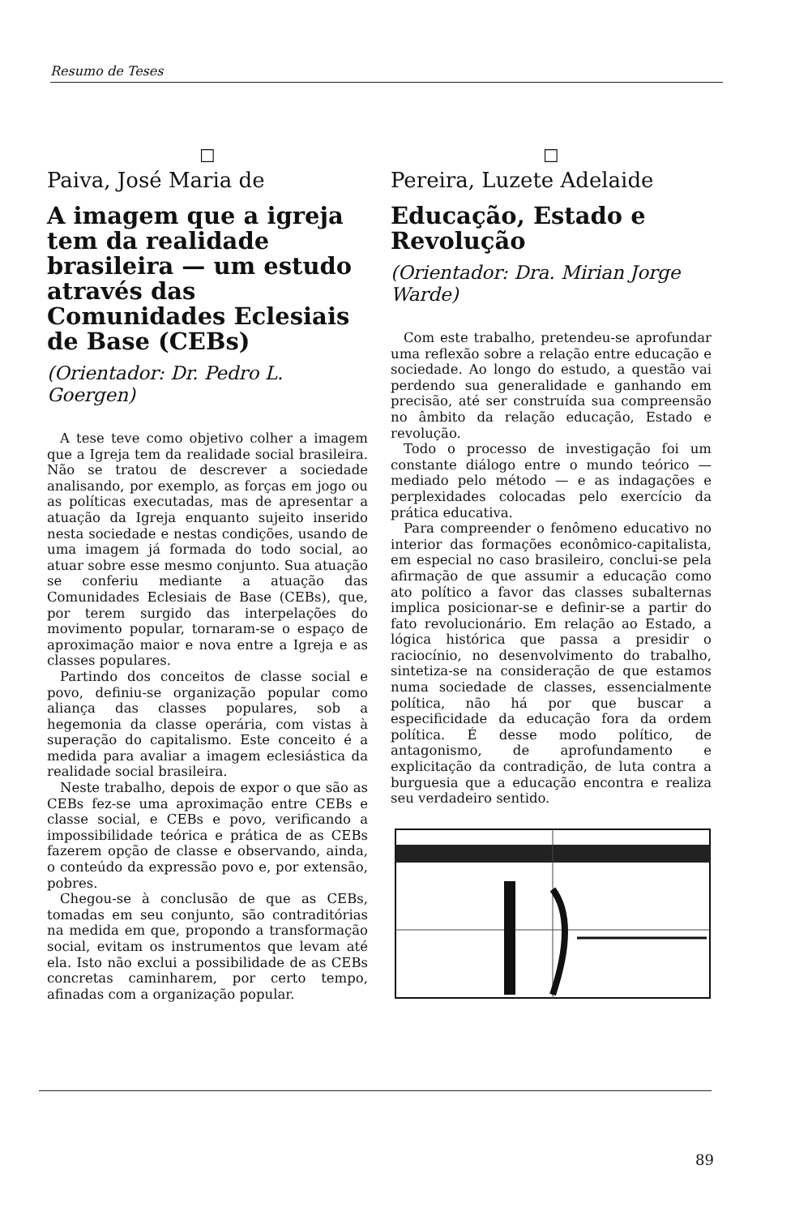Resumo de Teses
☐
Paiva, José Maria de
A imagem que a igreja tem da realidade brasileira — um estudo através das Comunidades Eclesiais de Base (CEBs)
(Orientador: Dr. Pedro L. Goergen)
A tese teve como objetivo colher a imagem que a Igreja tem da realidade social brasileira. Não se tratou de descrever a sociedade analisando, por exemplo, as forças em jogo ou as políticas executadas, mas de apresentar a atuação da Igreja enquanto sujeito inserido nesta sociedade e nestas condições, usando de uma imagem já formada do todo social, ao atuar sobre esse mesmo conjunto. Sua atuação se conferiu mediante a atuação das Comunidades Eclesiais de Base (CEBs), que, por terem surgido das interpelações do movimento popular, tornaram-se o espaço de aproximação maior e nova entre a Igreja e as classes populares.
Partindo dos conceitos de classe social e povo, definiu-se organização popular como aliança das classes populares, sob a hegemonia da classe operária, com vistas à superação do capitalismo. Este conceito é a medida para avaliar a imagem eclesiástica da realidade social brasileira.
Neste trabalho, depois de expor o que são as CEBs fez-se uma aproximação entre CEBs e classe social, e CEBs e povo, verificando a impossibilidade teórica e prática de as CEBs fazerem opção de classe e observando, ainda, o conteúdo da expressão povo e, por extensão, pobres.
Chegou-se à conclusão de que as CEBs, tomadas em seu conjunto, são contraditórias na medida em que, propondo a transformação social, evitam os instrumentos que levam até ela. Isto não exclui a possibilidade de as CEBs concretas caminharem, por certo tempo, afinadas com a organização popular.
☐
Pereira, Luzete Adelaide
Educação, Estado e Revolução
(Orientador: Dra. Mirian Jorge Warde)
Com este trabalho, pretendeu-se aprofundar uma reflexão sobre a relação entre educação e sociedade. Ao longo do estudo, a questão vai perdendo sua generalidade e ganhando em precisão, até ser construída sua compreensão no âmbito da relação educação, Estado e revolução.
Todo o processo de investigação foi um constante diálogo entre o mundo teórico — mediado pelo método — e as indagações e perplexidades colocadas pelo exercício da prática educativa.
Para compreender o fenômeno educativo no interior das formações econômico-capitalista, em especial no caso brasileiro, conclui-se pela afirmação de que assumir a educação como ato político a favor das classes subalternas implica posicionar-se e definir-se a partir do fato revolucionário. Em relação ao Estado, a lógica histórica que passa a presidir o raciocínio, no desenvolvimento do trabalho, sintetiza-se na consideração de que estamos numa sociedade de classes, essencialmente política, não há por que buscar a especificidade da educação fora da ordem política. É desse modo político, de antagonismo, de aprofundamento e explicitação da contradição, de luta contra a burguesia que a educação encontra e realiza seu verdadeiro sentido.
89